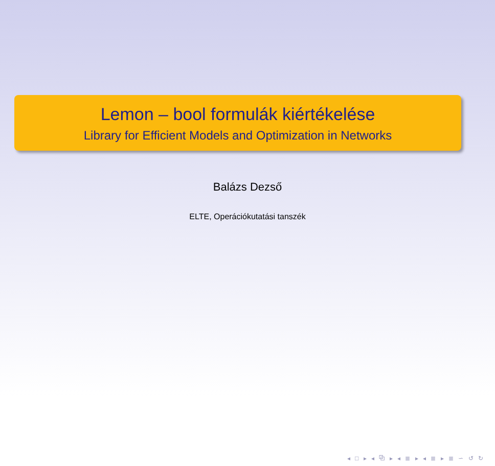Lemon – bool formulák kiértékelése
Library for Efficient Models and Optimization in Networks
Balázs Dezső
ELTE, Operációkutatási tanszék
◂ □ ▸ ◂ ⧉ ▸ ◂ ≣ ▸ ◂ ≣ ▸ ≣ ∽ ↺ ↻